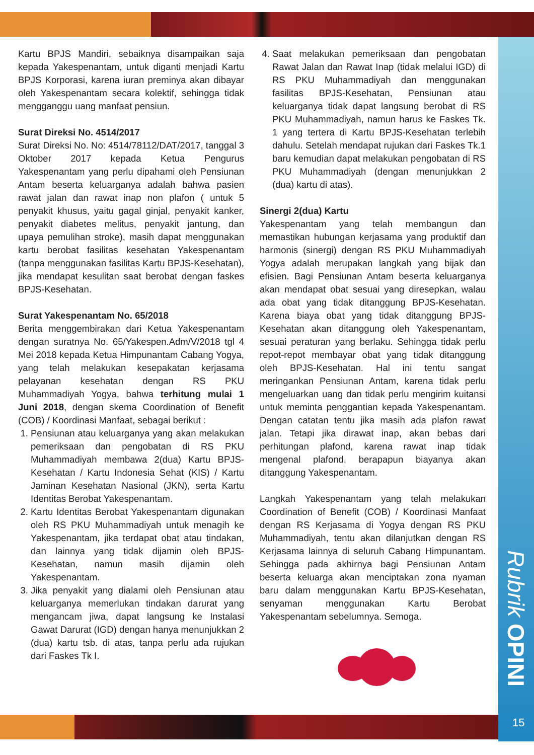Rubrik OPINI
15
Kartu BPJS Mandiri, sebaiknya disampaikan saja kepada Yakespenantam, untuk diganti menjadi Kartu BPJS Korporasi, karena iuran preminya akan dibayar oleh Yakespenantam secara kolektif, sehingga tidak mengganggu uang manfaat pensiun.
Surat Direksi No. 4514/2017
Surat Direksi No. No: 4514/78112/DAT/2017, tanggal 3 Oktober 2017 kepada Ketua Pengurus Yakespenantam yang perlu dipahami oleh Pensiunan Antam beserta keluarganya adalah bahwa pasien rawat jalan dan rawat inap non plafon ( untuk 5 penyakit khusus, yaitu gagal ginjal, penyakit kanker, penyakit diabetes melitus, penyakit jantung, dan upaya pemulihan stroke), masih dapat menggunakan kartu berobat fasilitas kesehatan Yakespenantam (tanpa menggunakan fasilitas Kartu BPJS-Kesehatan), jika mendapat kesulitan saat berobat dengan faskes BPJS-Kesehatan.
Surat Yakespenantam No. 65/2018
Berita menggembirakan dari Ketua Yakespenantam dengan suratnya No. 65/Yakespen.Adm/V/2018 tgl 4 Mei 2018 kepada Ketua Himpunantam Cabang Yogya, yang telah melakukan kesepakatan kerjasama pelayanan kesehatan dengan RS PKU Muhammadiyah Yogya, bahwa terhitung mulai 1 Juni 2018, dengan skema Coordination of Benefit (COB) / Koordinasi Manfaat, sebagai berikut :
1. Pensiunan atau keluarganya yang akan melakukan pemeriksaan dan pengobatan di RS PKU Muhammadiyah membawa 2(dua) Kartu BPJS-Kesehatan / Kartu Indonesia Sehat (KIS) / Kartu Jaminan Kesehatan Nasional (JKN), serta Kartu Identitas Berobat Yakespenantam.
2. Kartu Identitas Berobat Yakespenantam digunakan oleh RS PKU Muhammadiyah untuk menagih ke Yakespenantam, jika terdapat obat atau tindakan, dan lainnya yang tidak dijamin oleh BPJS-Kesehatan, namun masih dijamin oleh Yakespenantam.
3. Jika penyakit yang dialami oleh Pensiunan atau keluarganya memerlukan tindakan darurat yang mengancam jiwa, dapat langsung ke Instalasi Gawat Darurat (IGD) dengan hanya menunjukkan 2 (dua) kartu tsb. di atas, tanpa perlu ada rujukan dari Faskes Tk I.
4. Saat melakukan pemeriksaan dan pengobatan Rawat Jalan dan Rawat Inap (tidak melalui IGD) di RS PKU Muhammadiyah dan menggunakan fasilitas BPJS-Kesehatan, Pensiunan atau keluarganya tidak dapat langsung berobat di RS PKU Muhammadiyah, namun harus ke Faskes Tk. 1 yang tertera di Kartu BPJS-Kesehatan terlebih dahulu. Setelah mendapat rujukan dari Faskes Tk.1 baru kemudian dapat melakukan pengobatan di RS PKU Muhammadiyah (dengan menunjukkan 2 (dua) kartu di atas).
Sinergi 2(dua) Kartu
Yakespenantam yang telah membangun dan memastikan hubungan kerjasama yang produktif dan harmonis (sinergi) dengan RS PKU Muhammadiyah Yogya adalah merupakan langkah yang bijak dan efisien. Bagi Pensiunan Antam beserta keluarganya akan mendapat obat sesuai yang diresepkan, walau ada obat yang tidak ditanggung BPJS-Kesehatan. Karena biaya obat yang tidak ditanggung BPJS-Kesehatan akan ditanggung oleh Yakespenantam, sesuai peraturan yang berlaku. Sehingga tidak perlu repot-repot membayar obat yang tidak ditanggung oleh BPJS-Kesehatan. Hal ini tentu sangat meringankan Pensiunan Antam, karena tidak perlu mengeluarkan uang dan tidak perlu mengirim kuitansi untuk meminta penggantian kepada Yakespenantam. Dengan catatan tentu jika masih ada plafon rawat jalan. Tetapi jika dirawat inap, akan bebas dari perhitungan plafond, karena rawat inap tidak mengenal plafond, berapapun biayanya akan ditanggung Yakespenantam.
Langkah Yakespenantam yang telah melakukan Coordination of Benefit (COB) / Koordinasi Manfaat dengan RS Kerjasama di Yogya dengan RS PKU Muhammadiyah, tentu akan dilanjutkan dengan RS Kerjasama lainnya di seluruh Cabang Himpunantam. Sehingga pada akhirnya bagi Pensiunan Antam beserta keluarga akan menciptakan zona nyaman baru dalam menggunakan Kartu BPJS-Kesehatan, senyaman menggunakan Kartu Berobat Yakespenantam sebelumnya. Semoga.